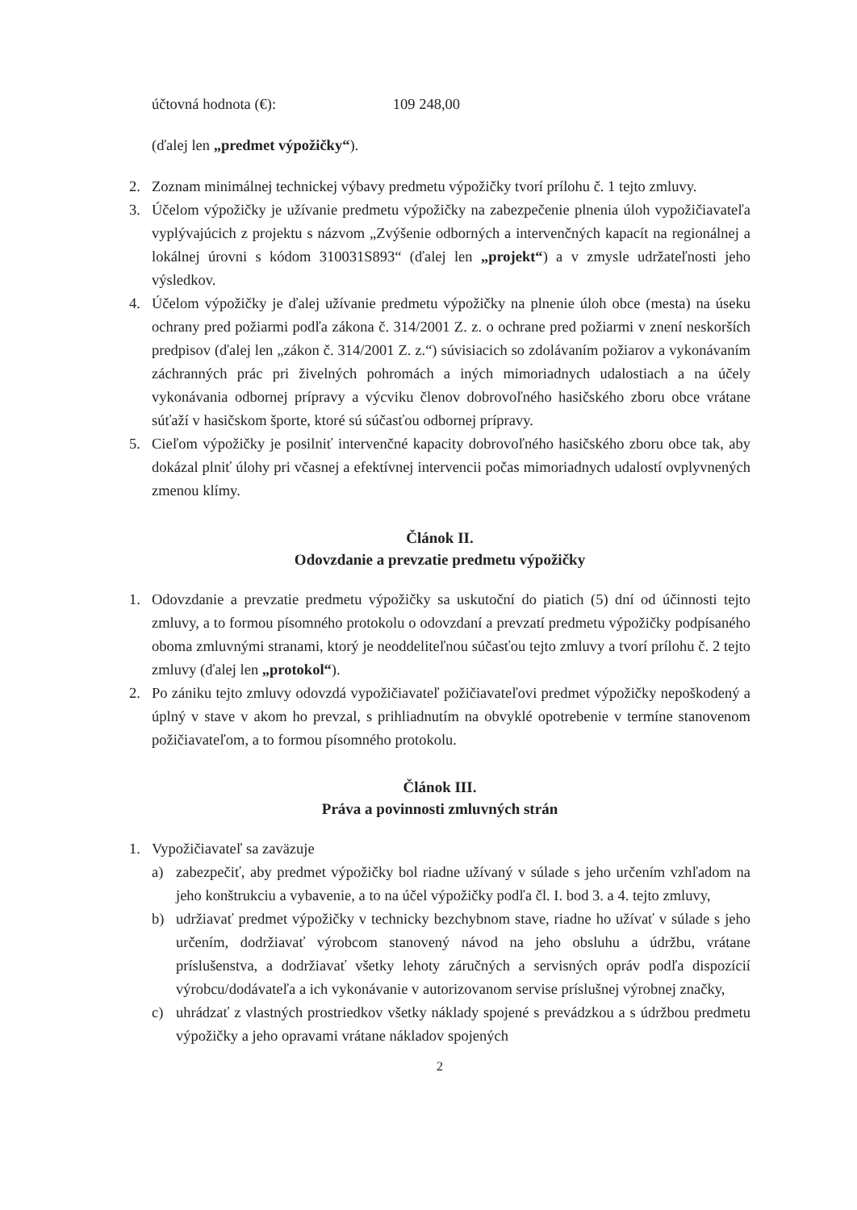účtovná hodnota (€): 109 248,00
(ďalej len „predmet výpožičky“).
2. Zoznam minimálnej technickej výbavy predmetu výpožičky tvorí prílohu č. 1 tejto zmluvy.
3. Účelom výpožičky je užívanie predmetu výpožičky na zabezpečenie plnenia úloh vypožičiavateľa vyplývajúcich z projektu s názvom „Zvýšenie odborných a intervenčných kapacít na regionálnej a lokálnej úrovni s kódom 310031S893“ (ďalej len „projekt“) a v zmysle udržateľnosti jeho výsledkov.
4. Účelom výpožičky je ďalej užívanie predmetu výpožičky na plnenie úloh obce (mesta) na úseku ochrany pred požiarmi podľa zákona č. 314/2001 Z. z. o ochrane pred požiarmi v znení neskorších predpisov (ďalej len „zákon č. 314/2001 Z. z.“) súvisiacich so zdolávaním požiarov a vykonávaním záchranných prác pri živelných pohromách a iných mimoriadnych udalostiach a na účely vykonávania odbornej prípravy a výcviku členov dobrovoľného hasičského zboru obce vrátane súťaží v hasičskom športe, ktoré sú súčasťou odbornej prípravy.
5. Cieľom výpožičky je posilniť intervenčné kapacity dobrovoľného hasičského zboru obce tak, aby dokázal plniť úlohy pri včasnej a efektívnej intervencii počas mimoriadnych udalostí ovplyvnených zmenou klímy.
Článok II.
Odovzdanie a prevzatie predmetu výpožičky
1. Odovzdanie a prevzatie predmetu výpožičky sa uskutoční do piatich (5) dní od účinnosti tejto zmluvy, a to formou písomného protokolu o odovzdaní a prevzatí predmetu výpožičky podpísaného oboma zmluvnými stranami, ktorý je neoddeliteľnou súčasťou tejto zmluvy a tvorí prílohu č. 2 tejto zmluvy (ďalej len „protokol“).
2. Po zániku tejto zmluvy odovzdá vypožičiavateľ požičiavateľovi predmet výpožičky nepoškodený a úplný v stave v akom ho prevzal, s prihliadnutím na obvyklé opotrebenie v termíne stanovenom požičiavateľom, a to formou písomného protokolu.
Článok III.
Práva a povinnosti zmluvných strán
1. Vypožičiavateľ sa zaväzuje
a) zabezpečiť, aby predmet výpožičky bol riadne užívaný v súlade s jeho určením vzhľadom na jeho konštrukciu a vybavenie, a to na účel výpožičky podľa čl. I. bod 3. a 4. tejto zmluvy,
b) udržiavať predmet výpožičky v technicky bezchybnom stave, riadne ho užívať v súlade s jeho určením, dodržiavať výrobcom stanovený návod na jeho obsluhu a údržbu, vrátane príslušenstva, a dodržiavať všetky lehoty záručných a servisných opráv podľa dispozícií výrobcu/dodávateľa a ich vykonávanie v autorizovanom servise príslušnej výrobnej značky,
c) uhrádzať z vlastných prostriedkov všetky náklady spojené s prevádzkou a s údržbou predmetu výpožičky a jeho opravami vrátane nákladov spojených
2